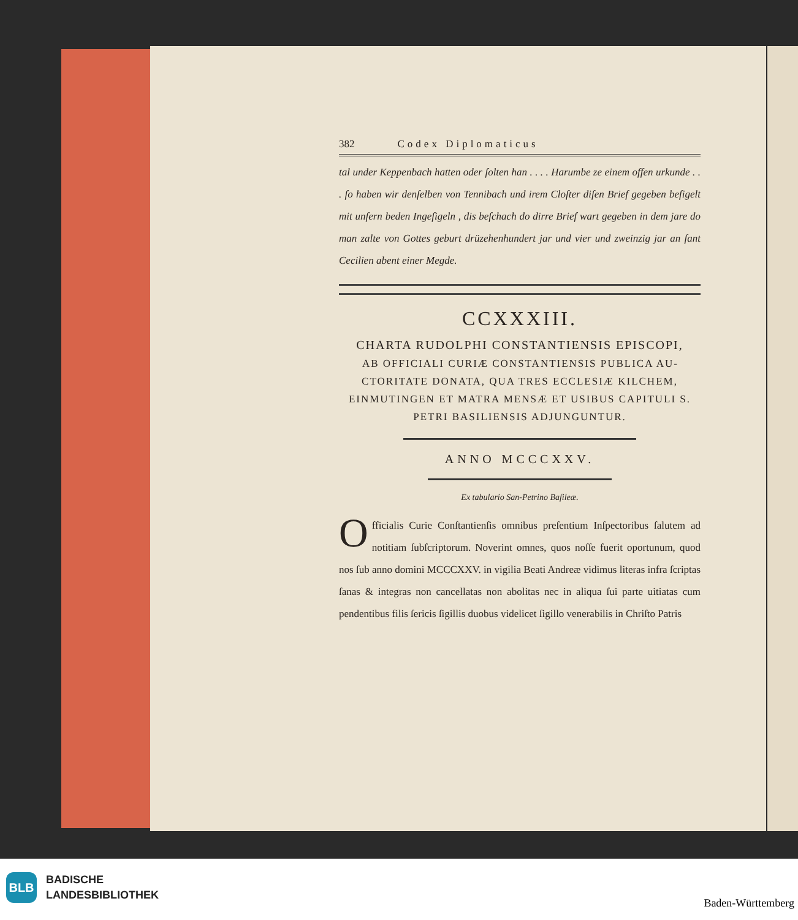382 Codex Diplomaticus
tal under Keppenbach hatten oder ſolten han . . . . Harumbe ze einem offen urkunde . . . ſo haben wir denſelben von Tennibach und irem Cloſter diſen Brief gegeben beſigelt mit unſern beden Ingeſigeln , dis beſchach do dirre Brief wart gegeben in dem jare do man zalte von Gottes geburt drüzehenhundert jar und vier und zweinzig jar an ſant Ceci­lien abent einer Megde.
CCXXXIII.
CHARTA RUDOLPHI CONSTANTIENSIS EPISCOPI,
AB OFFICIALI CURIÆ CONSTANTIENSIS PUBLICA AU­CTORITATE DONATA, QUA TRES ECCLESIÆ KILCHEM, EINMUTINGEN ET MATRA MENSÆ ET USIBUS CAPITULI S. PETRI BASILIENSIS ADJUNGUNTUR.
ANNO MCCCXXV.
Ex tabulario San-Petrino Baſileæ.
Officialis Curie Conſtantienſis omnibus preſentium Inſpectoribus ſalu­tem ad notitiam ſubſcriptorum. Noverint omnes, quos noſſe fuerit oportunum, quod nos ſub anno domini MCCCXXV. in vigilia Beati Andreæ vidimus literas infra ſcriptas ſanas & integras non can­cellatas non abolitas nec in aliqua ſui parte uitiatas cum pendentibus filis ſericis ſigillis duobus videlicet ſigillo venerabilis in Chriſto Patris
BLB
BADISCHE
LANDESBIBLIOTHEK
Baden-Württemberg